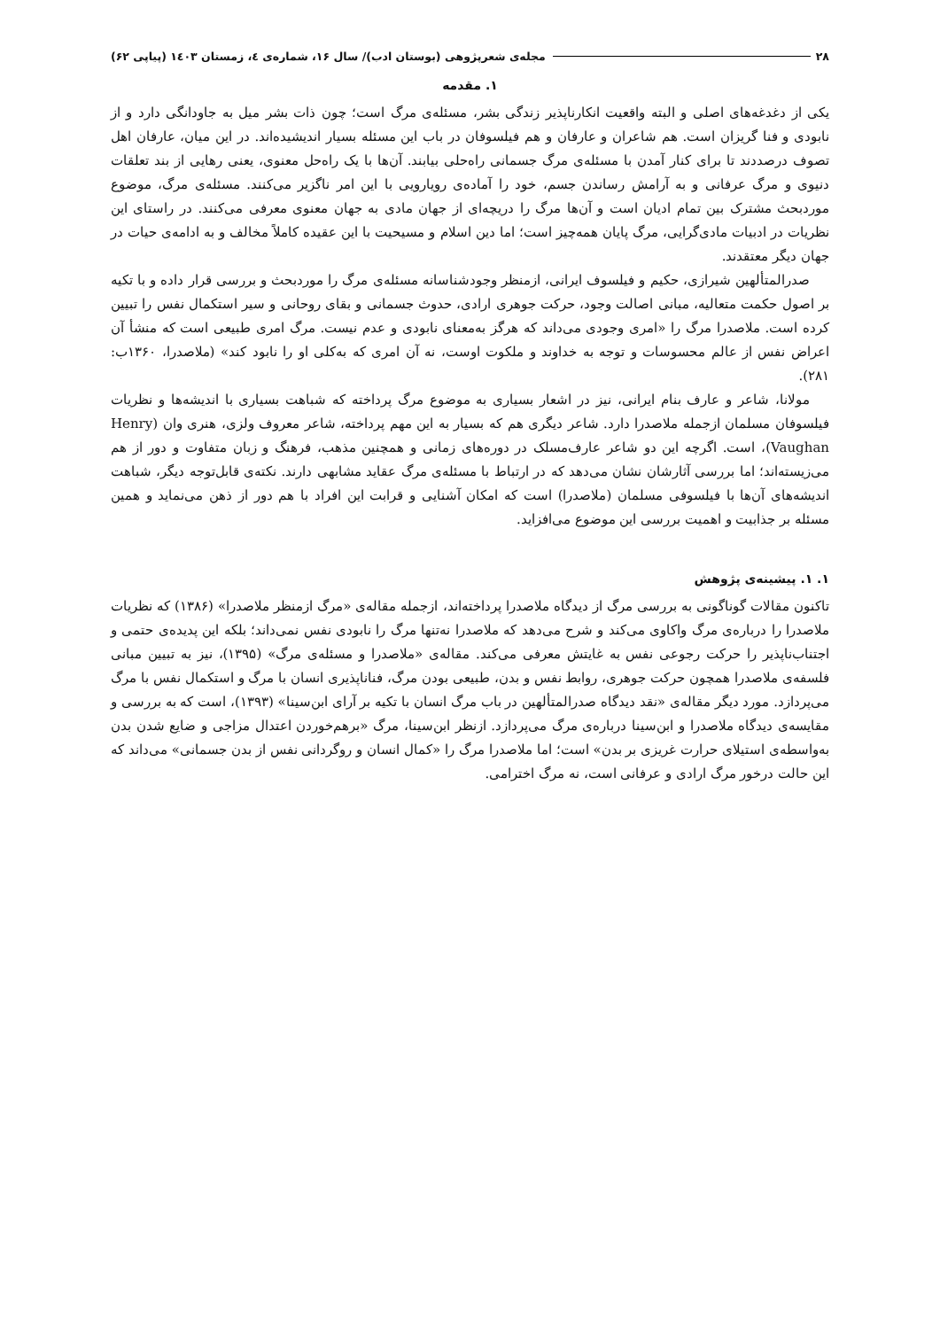۲۸ مجله‌ی شعرپژوهی (بوستان ادب)/ سال ۱۶، شماره‌ی ٤، زمستان ۱٤۰۳ (پیاپی ۶۲)
۱. مقدمه
یکی از دغدغه‌های اصلی و البته واقعیت انکارناپذیر زندگی بشر، مسئله‌ی مرگ است؛ چون ذات بشر میل به جاودانگی دارد و از نابودی و فنا گریزان است. هم شاعران و عارفان و هم فیلسوفان در باب این مسئله بسیار اندیشیده‌اند. در این میان، عارفان اهل تصوف درصددند تا برای کنار آمدن با مسئله‌ی مرگ جسمانی راه‌حلی بیابند. آن‌ها با یک راه‌حل معنوی، یعنی رهایی از بند تعلقات دنیوی و مرگ عرفانی و به آرامش رساندن جسم، خود را آماده‌ی رویارویی با این امر ناگزیر می‌کنند. مسئله‌ی مرگ، موضوع موردبحث مشترک بین تمام ادیان است و آن‌ها مرگ را دریچه‌ای از جهان مادی به جهان معنوی معرفی می‌کنند. در راستای این نظریات در ادبیات مادی‌گرایی، مرگ پایان همه‌چیز است؛ اما دین اسلام و مسیحیت با این عقیده کاملاً مخالف و به ادامه‌ی حیات در جهان دیگر معتقدند.
صدرالمتألهین شیرازی، حکیم و فیلسوف ایرانی، ازمنظر وجودشناسانه مسئله‌ی مرگ را موردبحث و بررسی قرار داده و با تکیه بر اصول حکمت متعالیه، مبانی اصالت وجود، حرکت جوهری ارادی، حدوث جسمانی و بقای روحانی و سیر استکمال نفس را تبیین کرده است. ملاصدرا مرگ را «امری وجودی می‌داند که هرگز به‌معنای نابودی و عدم نیست. مرگ امری طبیعی است که منشأ آن اعراض نفس از عالم محسوسات و توجه به خداوند و ملکوت اوست، نه آن امری که به‌کلی او را نابود کند» (ملاصدرا، ۱۳۶۰ب: ۲۸۱).
مولانا، شاعر و عارف بنام ایرانی، نیز در اشعار بسیاری به موضوع مرگ پرداخته که شباهت بسیاری با اندیشه‌ها و نظریات فیلسوفان مسلمان ازجمله ملاصدرا دارد. شاعر دیگری هم که بسیار به این مهم پرداخته، شاعر معروف ولزی، هنری وان (Henry Vaughan)، است. اگرچه این دو شاعر عارف‌مسلک در دوره‌های زمانی و همچنین مذهب، فرهنگ و زبان متفاوت و دور از هم می‌زیسته‌اند؛ اما بررسی آثارشان نشان می‌دهد که در ارتباط با مسئله‌ی مرگ عقاید مشابهی دارند. نکته‌ی قابل‌توجه دیگر، شباهت اندیشه‌های آن‌ها با فیلسوفی مسلمان (ملاصدرا) است که امکان آشنایی و قرابت این افراد با هم دور از ذهن می‌نماید و همین مسئله بر جذابیت و اهمیت بررسی این موضوع می‌افزاید.
۱. ۱. پیشینه‌ی پژوهش
تاکنون مقالات گوناگونی به بررسی مرگ از دیدگاه ملاصدرا پرداخته‌اند، ازجمله مقاله‌ی «مرگ ازمنظر ملاصدرا» (۱۳۸۶) که نظریات ملاصدرا را درباره‌ی مرگ واکاوی می‌کند و شرح می‌دهد که ملاصدرا نه‌تنها مرگ را نابودی نفس نمی‌داند؛ بلکه این پدیده‌ی حتمی و اجتناب‌ناپذیر را حرکت رجوعی نفس به غایتش معرفی می‌کند. مقاله‌ی «ملاصدرا و مسئله‌ی مرگ» (۱۳۹۵)، نیز به تبیین مبانی فلسفه‌ی ملاصدرا همچون حرکت جوهری، روابط نفس و بدن، طبیعی بودن مرگ، فناناپذیری انسان با مرگ و استکمال نفس با مرگ می‌پردازد. مورد دیگر مقاله‌ی «نقد دیدگاه صدرالمتألهین در باب مرگ انسان با تکیه بر آرای ابن‌سینا» (۱۳۹۳)، است که به بررسی و مقایسه‌ی دیدگاه ملاصدرا و ابن‌سینا درباره‌ی مرگ می‌پردازد. ازنظر ابن‌سینا، مرگ «برهم‌خوردن اعتدال مزاجی و ضایع شدن بدن به‌واسطه‌ی استیلای حرارت غریزی بر بدن» است؛ اما ملاصدرا مرگ را «کمال انسان و روگردانی نفس از بدن جسمانی» می‌داند که این حالت درخور مرگ ارادی و عرفانی است، نه مرگ اخترامی.